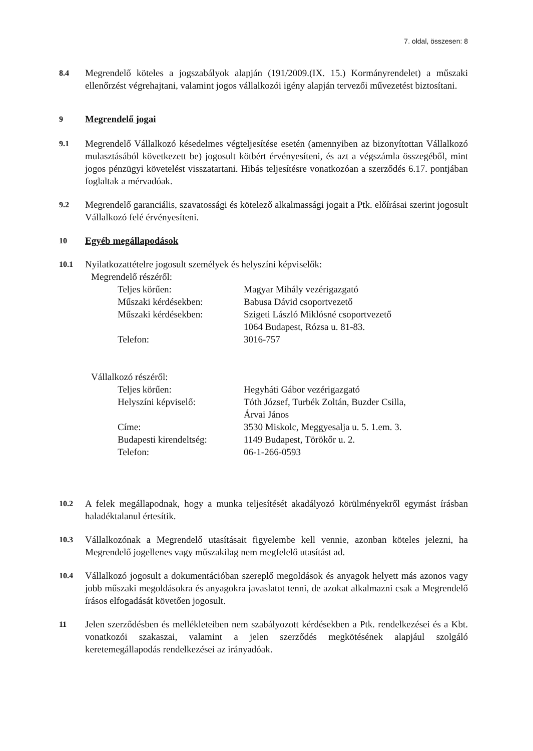7. oldal, összesen: 8
8.4
Megrendelő köteles a jogszabályok alapján (191/2009.(IX. 15.) Kormányrendelet) a műszaki ellenőrzést végrehajtani, valamint jogos vállalkozói igény alapján tervezői művezetést biztosítani.
9
Megrendelő jogai
9.1
Megrendelő Vállalkozó késedelmes végteljesítése esetén (amennyiben az bizonyítottan Vállalkozó mulasztásából következett be) jogosult kötbért érvényesíteni, és azt a végszámla összegéből, mint jogos pénzügyi követelést visszatartani. Hibás teljesítésre vonatkozóan a szerződés 6.17. pontjában foglaltak a mérvadóak.
9.2
Megrendelő garanciális, szavatossági és kötelező alkalmassági jogait a Ptk. előírásai szerint jogosult Vállalkozó felé érvényesíteni.
10
Egyéb megállapodások
10.1
Nyilatkozattételre jogosult személyek és helyszíni képviselők:
Megrendelő részéről:
| Teljes körűen: | Magyar Mihály vezérigazgató |
| Műszaki kérdésekben: | Babusa Dávid csoportvezető |
| Műszaki kérdésekben: | Szigeti László Miklósné csoportvezető 1064 Budapest, Rózsa u. 81-83. |
| Telefon: | 3016-757 |
Vállalkozó részéről:
| Teljes körűen: | Hegyháti Gábor vezérigazgató |
| Helyszíni képviselő: | Tóth József, Turbék Zoltán, Buzder Csilla, Árvai János |
| Címe: | 3530 Miskolc, Meggyesalja u. 5. 1.em. 3. |
| Budapesti kirendeltség: | 1149 Budapest, Törökőr u. 2. |
| Telefon: | 06-1-266-0593 |
10.2
A felek megállapodnak, hogy a munka teljesítését akadályozó körülményekről egymást írásban haladéktalanul értesítik.
10.3
Vállalkozónak a Megrendelő utasításait figyelembe kell vennie, azonban köteles jelezni, ha Megrendelő jogellenes vagy műszakilag nem megfelelő utasítást ad.
10.4
Vállalkozó jogosult a dokumentációban szereplő megoldások és anyagok helyett más azonos vagy jobb műszaki megoldásokra és anyagokra javaslatot tenni, de azokat alkalmazni csak a Megrendelő írásos elfogadását követően jogosult.
11
Jelen szerződésben és mellékleteiben nem szabályozott kérdésekben a Ptk. rendelkezései és a Kbt. vonatkozói szakaszai, valamint a jelen szerződés megkötésének alapjául szolgáló keretemegállapodás rendelkezései az irányadóak.